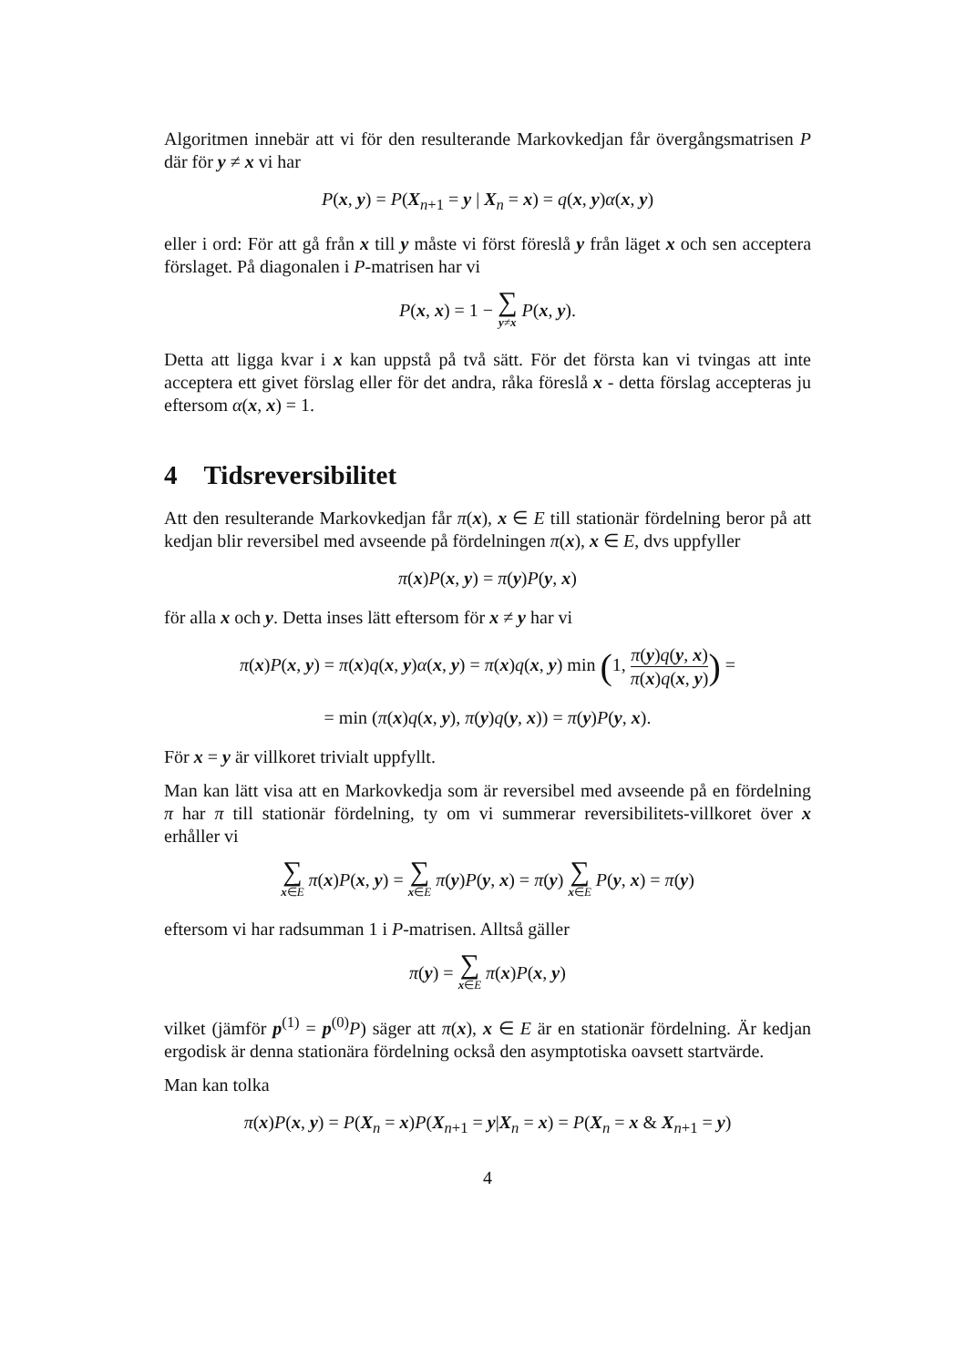Algoritmen innebär att vi för den resulterande Markovkedjan får övergångsmatrisen P där för y ≠ x vi har
P(x, y) = P(X<sub>n+1</sub> = y | X<sub>n</sub> = x) = q(x, y)α(x, y)
eller i ord: För att gå från x till y måste vi först föreslå y från läget x och sen acceptera förslaget. På diagonalen i P-matrisen har vi
P(x, x) = 1 − ∑ y≠x P(x, y).
Detta att ligga kvar i x kan uppstå på två sätt. För det första kan vi tvingas att inte acceptera ett givet förslag eller för det andra, råka föreslå x - detta förslag accepteras ju eftersom α(x, x) = 1.
4 Tidsreversibilitet
Att den resulterande Markovkedjan får π(x), x ∈ E till stationär fördelning beror på att kedjan blir reversibel med avseende på fördelningen π(x), x ∈ E, dvs uppfyller
π(x)P(x, y) = π(y)P(y, x)
för alla x och y. Detta inses lätt eftersom för x ≠ y har vi
π(x)P(x, y) = π(x)q(x, y)α(x, y) = π(x)q(x, y) min (1, π(y)q(y, x) π(x)q(x, y)) =
= min (π(x)q(x, y), π(y)q(y, x)) = π(y)P(y, x).
För x = y är villkoret trivialt uppfyllt.
Man kan lätt visa att en Markovkedja som är reversibel med avseende på en fördelning π har π till stationär fördelning, ty om vi summerar reversibilitets-villkoret över x erhåller vi
∑ x∈E π(x)P(x, y) = ∑ x∈E π(y)P(y, x) = π(y) ∑ x∈E P(y, x) = π(y)
eftersom vi har radsumman 1 i P-matrisen. Alltså gäller
π(y) = ∑ x∈E π(x)P(x, y)
vilket (jämför p<sup>(1)</sup> = p<sup>(0)</sup>P) säger att π(x), x ∈ E är en stationär fördelning. Är kedjan ergodisk är denna stationära fördelning också den asymptotiska oavsett startvärde.
Man kan tolka
π(x)P(x, y) = P(X<sub>n</sub> = x)P(X<sub>n+1</sub> = y|X<sub>n</sub> = x) = P(X<sub>n</sub> = x & X<sub>n+1</sub> = y)
4